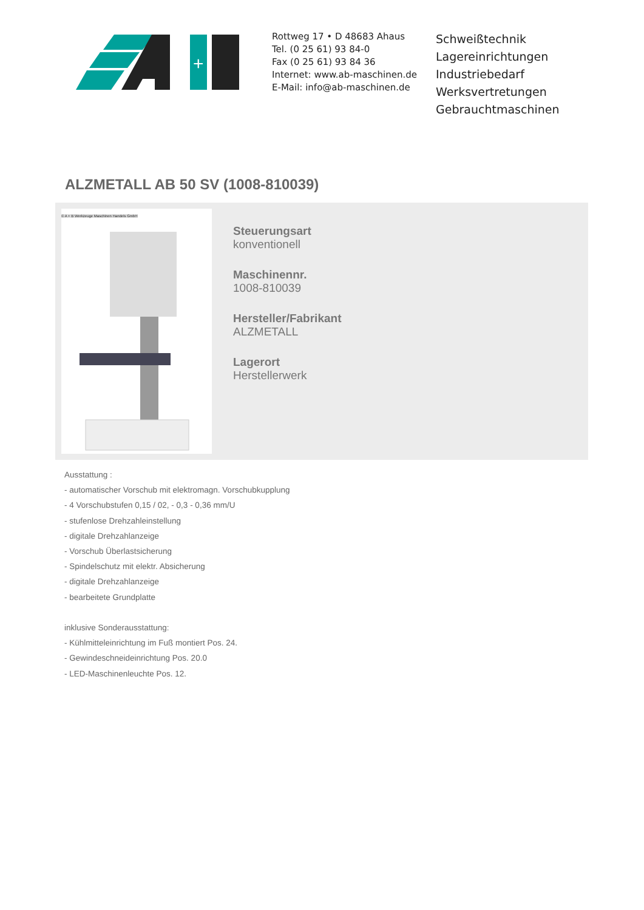+
Rottweg 17 • D 48683 Ahaus
Tel. (0 25 61) 93 84-0
Fax (0 25 61) 93 84 36
Internet: www.ab-maschinen.de
E-Mail: info@ab-maschinen.de
Schweißtechnik
Lagereinrichtungen
Industriebedarf
Werksvertretungen
Gebrauchtmaschinen
ALZMETALL AB 50 SV (1008-810039)
© A + B Werkzeuge Maschinen Handels GmbH
Steuerungsart
konventionell
Maschinennr.
1008-810039
Hersteller/Fabrikant
ALZMETALL
Lagerort
Herstellerwerk
Ausstattung :
- automatischer Vorschub mit elektromagn. Vorschubkupplung
- 4 Vorschubstufen 0,15 / 02, - 0,3 - 0,36 mm/U
- stufenlose Drehzahleinstellung
- digitale Drehzahlanzeige
- Vorschub Überlastsicherung
- Spindelschutz mit elektr. Absicherung
- digitale Drehzahlanzeige
- bearbeitete Grundplatte
inklusive Sonderausstattung:
- Kühlmitteleinrichtung im Fuß montiert Pos. 24.
- Gewindeschneideinrichtung Pos. 20.0
- LED-Maschinenleuchte Pos. 12.